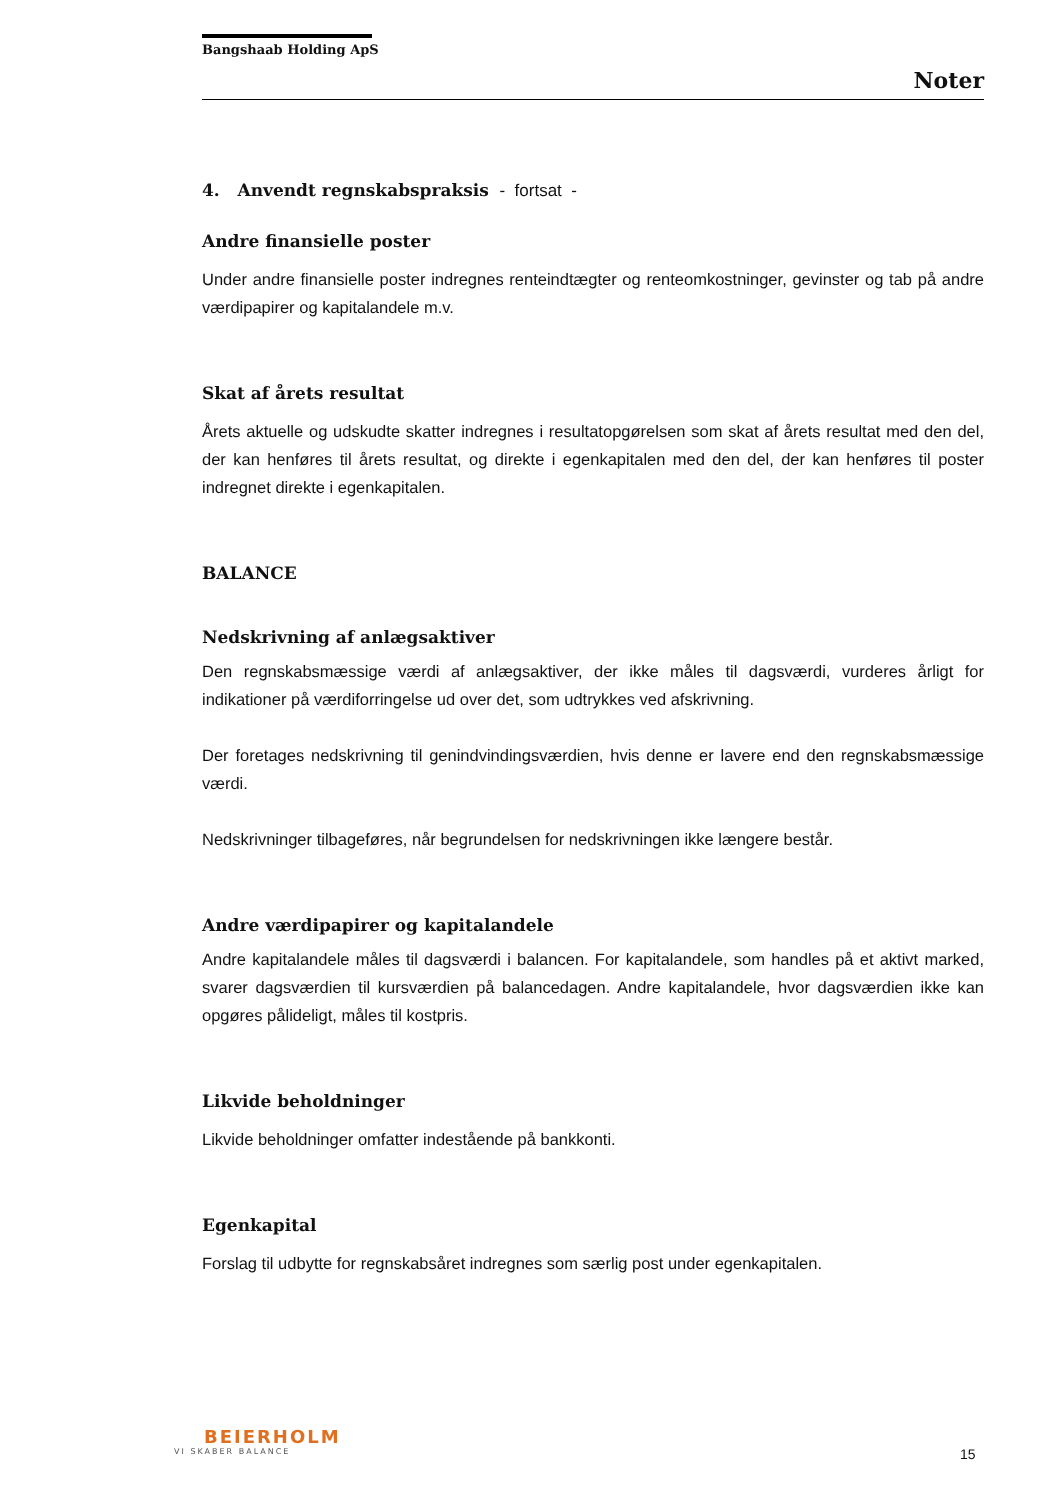Bangshaab Holding ApS
Noter
4. Anvendt regnskabspraksis - fortsat -
Andre finansielle poster
Under andre finansielle poster indregnes renteindtægter og renteomkostninger, gevinster og tab på andre værdipapirer og kapitalandele m.v.
Skat af årets resultat
Årets aktuelle og udskudte skatter indregnes i resultatopgørelsen som skat af årets resultat med den del, der kan henføres til årets resultat, og direkte i egenkapitalen med den del, der kan henføres til poster indregnet direkte i egenkapitalen.
BALANCE
Nedskrivning af anlægsaktiver
Den regnskabsmæssige værdi af anlægsaktiver, der ikke måles til dagsværdi, vurderes årligt for indikationer på værdiforringelse ud over det, som udtrykkes ved afskrivning.
Der foretages nedskrivning til genindvindingsværdien, hvis denne er lavere end den regnskabsmæssige værdi.
Nedskrivninger tilbageføres, når begrundelsen for nedskrivningen ikke længere består.
Andre værdipapirer og kapitalandele
Andre kapitalandele måles til dagsværdi i balancen. For kapitalandele, som handles på et aktivt marked, svarer dagsværdien til kursværdien på balancedagen. Andre kapitalandele, hvor dagsværdien ikke kan opgøres pålideligt, måles til kostpris.
Likvide beholdninger
Likvide beholdninger omfatter indestående på bankkonti.
Egenkapital
Forslag til udbytte for regnskabsåret indregnes som særlig post under egenkapitalen.
BEIERHOLM
VI SKABER BALANCE
15